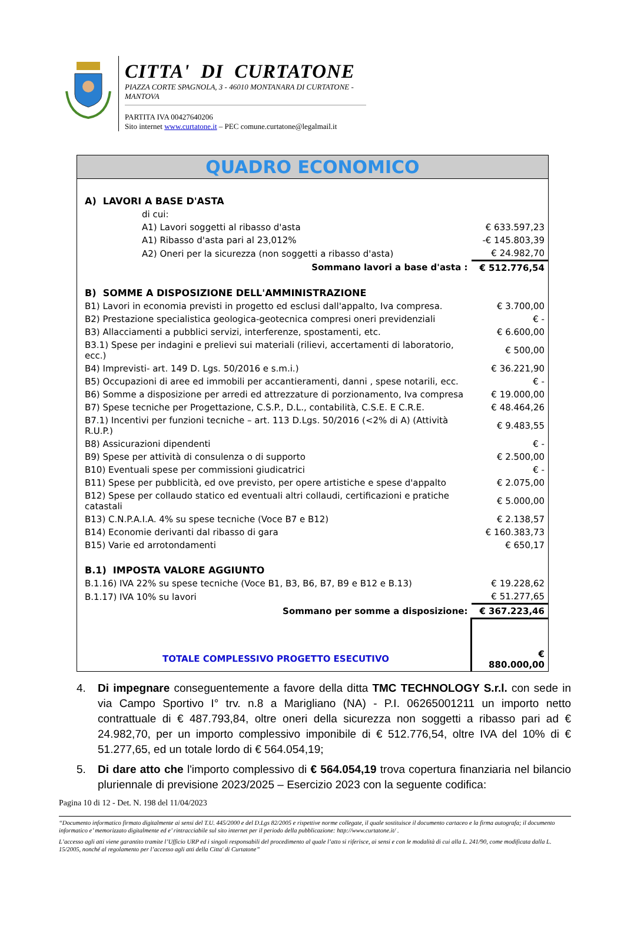CITTA' DI CURTATONE
PIAZZA CORTE SPAGNOLA, 3 - 46010 MONTANARA DI CURTATONE - MANTOVA
PARTITA IVA 00427640206
Sito internet www.curtatone.it – PEC comune.curtatone@legalmail.it
QUADRO ECONOMICO
| A) LAVORI A BASE D'ASTA | |
| di cui: | |
| A1) Lavori soggetti al ribasso d'asta | € 633.597,23 |
| A1) Ribasso d'asta pari al 23,012% | -€ 145.803,39 |
| A2) Oneri per la sicurezza (non soggetti a ribasso d'asta) | € 24.982,70 |
| Sommano lavori a base d'asta : | € 512.776,54 |
| B) SOMME A DISPOSIZIONE DELL'AMMINISTRAZIONE | |
| B1) Lavori in economia previsti in progetto ed esclusi dall'appalto, Iva compresa. | € 3.700,00 |
| B2) Prestazione specialistica geologica-geotecnica compresi oneri previdenziali | € - |
| B3) Allacciamenti a pubblici servizi, interferenze, spostamenti, etc. | € 6.600,00 |
| B3.1) Spese per indagini e prelievi sui materiali (rilievi, accertamenti di laboratorio, ecc.) | € 500,00 |
| B4) Imprevisti- art. 149 D. Lgs. 50/2016 e s.m.i.) | € 36.221,90 |
| B5) Occupazioni di aree ed immobili per accantieramenti, danni , spese notarili, ecc. | € - |
| B6) Somme a disposizione per arredi ed attrezzature di porzionamento, Iva compresa | € 19.000,00 |
| B7) Spese tecniche per Progettazione, C.S.P., D.L., contabilità, C.S.E. E C.R.E. | € 48.464,26 |
| B7.1) Incentivi per funzioni tecniche – art. 113 D.Lgs. 50/2016 (<2% di A) (Attività R.U.P.) | € 9.483,55 |
| B8) Assicurazioni dipendenti | € - |
| B9) Spese per attività di consulenza o di supporto | € 2.500,00 |
| B10) Eventuali spese per commissioni giudicatrici | € - |
| B11) Spese per pubblicità, ed ove previsto, per opere artistiche e spese d'appalto | € 2.075,00 |
| B12) Spese per collaudo statico ed eventuali altri collaudi, certificazioni e pratiche catastali | € 5.000,00 |
| B13) C.N.P.A.I.A. 4% su spese tecniche (Voce B7 e B12) | € 2.138,57 |
| B14) Economie derivanti dal ribasso di gara | € 160.383,73 |
| B15) Varie ed arrotondamenti | € 650,17 |
| B.1) IMPOSTA VALORE AGGIUNTO | |
| B.1.16) IVA 22% su spese tecniche (Voce B1, B3, B6, B7, B9 e B12 e B.13) | € 19.228,62 |
| B.1.17) IVA 10% su lavori | € 51.277,65 |
| Sommano per somme a disposizione: | € 367.223,46 |
| TOTALE COMPLESSIVO PROGETTO ESECUTIVO | € 880.000,00 |
4. Di impegnare conseguentemente a favore della ditta TMC TECHNOLOGY S.r.l. con sede in via Campo Sportivo I° trv. n.8 a Marigliano (NA) - P.I. 06265001211 un importo netto contrattuale di € 487.793,84, oltre oneri della sicurezza non soggetti a ribasso pari ad € 24.982,70, per un importo complessivo imponibile di € 512.776,54, oltre IVA del 10% di € 51.277,65, ed un totale lordo di € 564.054,19;
5. Di dare atto che l'importo complessivo di € 564.054,19 trova copertura finanziaria nel bilancio pluriennale di previsione 2023/2025 – Esercizio 2023 con la seguente codifica:
Pagina 10 di 12 - Det. N. 198 del 11/04/2023
“Documento informatico firmato digitalmente ai sensi del T.U. 445/2000 e del D.Lgs 82/2005 e rispettive norme collegate, il quale sostituisce il documento cartaceo e la firma autografa; il documento informatico e’ memorizzato digitalmente ed e’ rintracciabile sul sito internet per il periodo della pubblicazione: http://www.curtatone.it/ .
L’accesso agli atti viene garantito tramite l’Ufficio URP ed i singoli responsabili del procedimento al quale l’atto si riferisce, ai sensi e con le modalità di cui alla L. 241/90, come modificata dalla L. 15/2005, nonché al regolamento per l’accesso agli atti della Citta' di Curtatone”